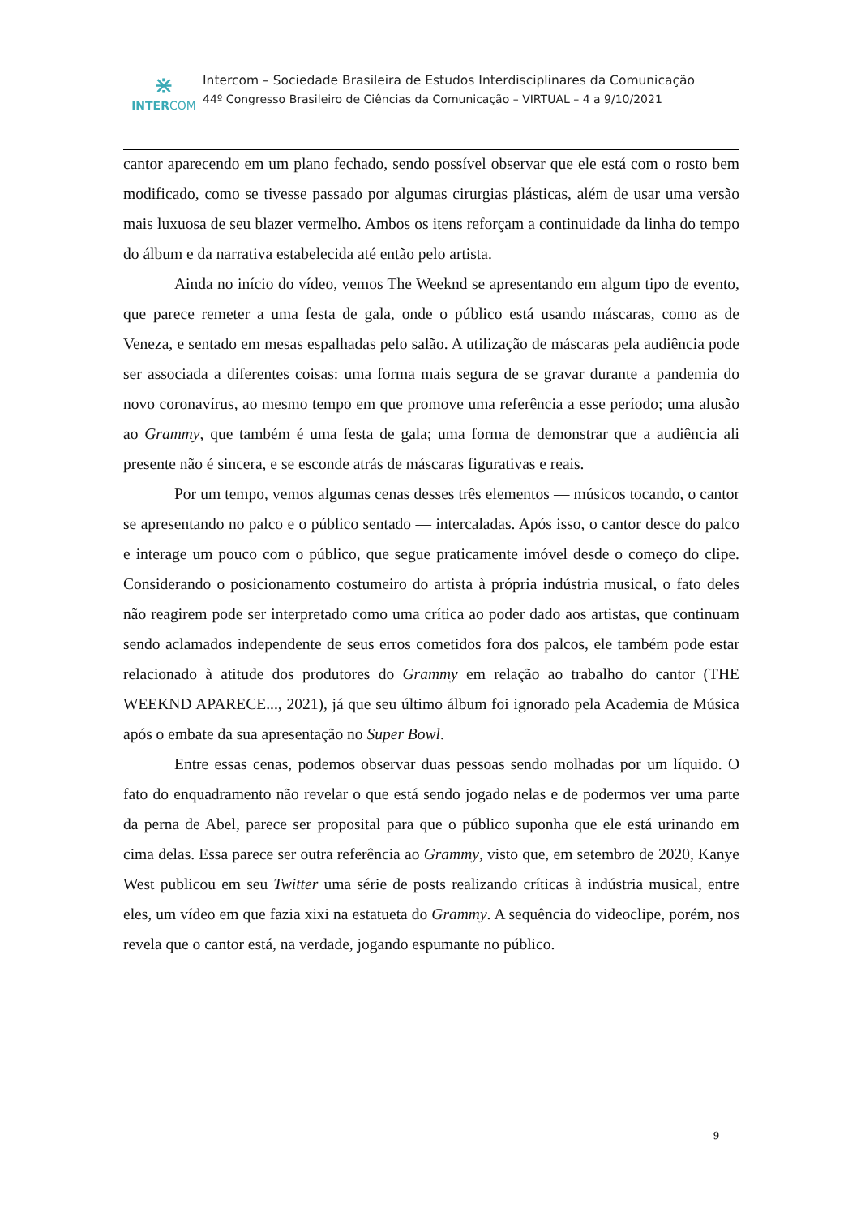⋇
INTERCOM
Intercom – Sociedade Brasileira de Estudos Interdisciplinares da Comunicação
44º Congresso Brasileiro de Ciências da Comunicação – VIRTUAL – 4 a 9/10/2021
cantor aparecendo em um plano fechado, sendo possível observar que ele está com o rosto bem modificado, como se tivesse passado por algumas cirurgias plásticas, além de usar uma versão mais luxuosa de seu blazer vermelho. Ambos os itens reforçam a continuidade da linha do tempo do álbum e da narrativa estabelecida até então pelo artista.
Ainda no início do vídeo, vemos The Weeknd se apresentando em algum tipo de evento, que parece remeter a uma festa de gala, onde o público está usando máscaras, como as de Veneza, e sentado em mesas espalhadas pelo salão. A utilização de máscaras pela audiência pode ser associada a diferentes coisas: uma forma mais segura de se gravar durante a pandemia do novo coronavírus, ao mesmo tempo em que promove uma referência a esse período; uma alusão ao Grammy, que também é uma festa de gala; uma forma de demonstrar que a audiência ali presente não é sincera, e se esconde atrás de máscaras figurativas e reais.
Por um tempo, vemos algumas cenas desses três elementos — músicos tocando, o cantor se apresentando no palco e o público sentado — intercaladas. Após isso, o cantor desce do palco e interage um pouco com o público, que segue praticamente imóvel desde o começo do clipe. Considerando o posicionamento costumeiro do artista à própria indústria musical, o fato deles não reagirem pode ser interpretado como uma crítica ao poder dado aos artistas, que continuam sendo aclamados independente de seus erros cometidos fora dos palcos, ele também pode estar relacionado à atitude dos produtores do Grammy em relação ao trabalho do cantor (THE WEEKND APARECE..., 2021), já que seu último álbum foi ignorado pela Academia de Música após o embate da sua apresentação no Super Bowl.
Entre essas cenas, podemos observar duas pessoas sendo molhadas por um líquido. O fato do enquadramento não revelar o que está sendo jogado nelas e de podermos ver uma parte da perna de Abel, parece ser proposital para que o público suponha que ele está urinando em cima delas. Essa parece ser outra referência ao Grammy, visto que, em setembro de 2020, Kanye West publicou em seu Twitter uma série de posts realizando críticas à indústria musical, entre eles, um vídeo em que fazia xixi na estatueta do Grammy. A sequência do videoclipe, porém, nos revela que o cantor está, na verdade, jogando espumante no público.
9